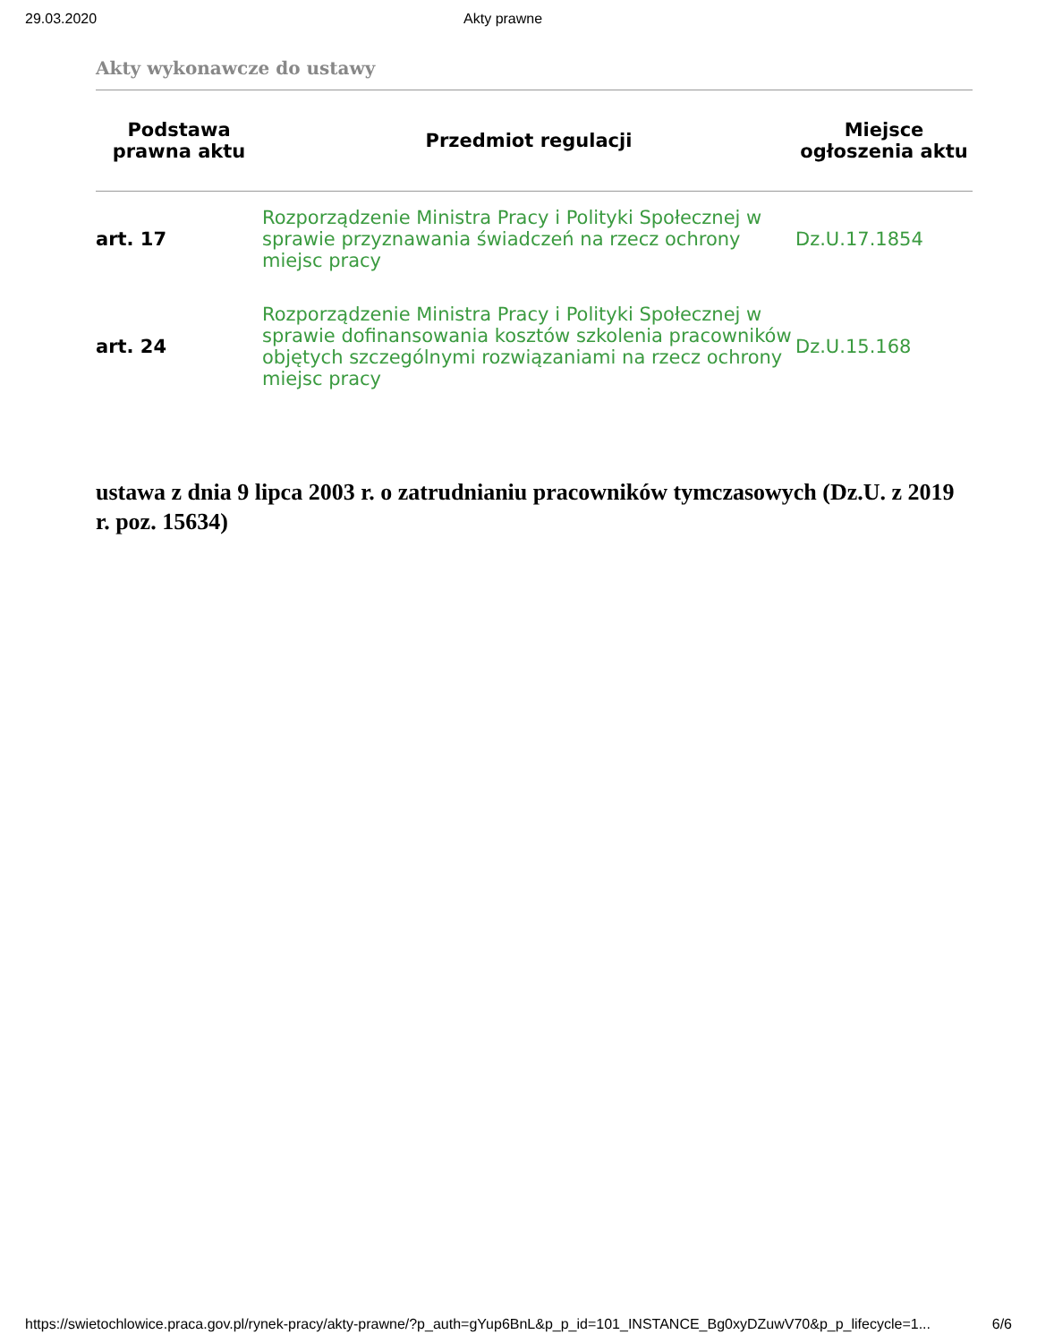29.03.2020 Akty prawne
Akty wykonawcze do ustawy
| Podstawa prawna aktu | Przedmiot regulacji | Miejsce ogłoszenia aktu |
| --- | --- | --- |
| art. 17 | Rozporządzenie Ministra Pracy i Polityki Społecznej w sprawie przyznawania świadczeń na rzecz ochrony miejsc pracy | Dz.U.17.1854 |
| art. 24 | Rozporządzenie Ministra Pracy i Polityki Społecznej w sprawie dofinansowania kosztów szkolenia pracowników objętych szczególnymi rozwiązaniami na rzecz ochrony miejsc pracy | Dz.U.15.168 |
ustawa z dnia 9 lipca 2003 r. o zatrudnianiu pracowników tymczasowych (Dz.U. z 2019 r. poz. 15634)
https://swietochlowice.praca.gov.pl/rynek-pracy/akty-prawne/?p_auth=gYup6BnL&p_p_id=101_INSTANCE_Bg0xyDZuwV70&p_p_lifecycle=1... 6/6